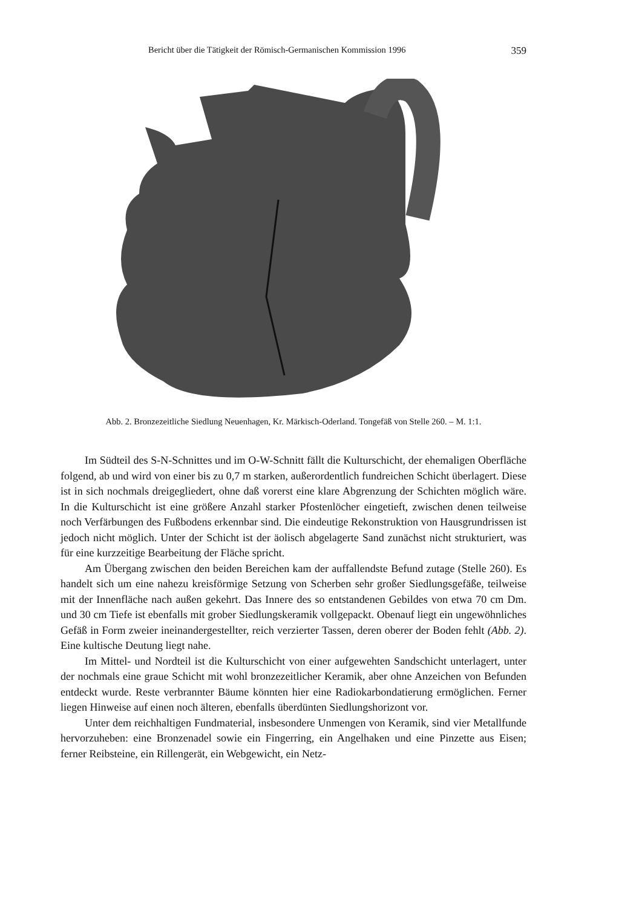Bericht über die Tätigkeit der Römisch-Germanischen Kommission 1996 359
Abb. 2. Bronzezeitliche Siedlung Neuenhagen, Kr. Märkisch-Oderland. Tongefäß von Stelle 260. – M. 1:1.
Im Südteil des S-N-Schnittes und im O-W-Schnitt fällt die Kulturschicht, der ehemaligen Oberfläche folgend, ab und wird von einer bis zu 0,7 m starken, außerordentlich fundreichen Schicht überlagert. Diese ist in sich nochmals dreigegliedert, ohne daß vorerst eine klare Abgrenzung der Schichten möglich wäre. In die Kulturschicht ist eine größere Anzahl starker Pfostenlöcher eingetieft, zwischen denen teilweise noch Verfärbungen des Fußbodens erkennbar sind. Die eindeutige Rekonstruktion von Hausgrundrissen ist jedoch nicht möglich. Unter der Schicht ist der äolisch abgelagerte Sand zunächst nicht strukturiert, was für eine kurzzeitige Bearbeitung der Fläche spricht.
Am Übergang zwischen den beiden Bereichen kam der auffallendste Befund zutage (Stelle 260). Es handelt sich um eine nahezu kreisförmige Setzung von Scherben sehr großer Siedlungsgefäße, teilweise mit der Innenfläche nach außen gekehrt. Das Innere des so entstandenen Gebildes von etwa 70 cm Dm. und 30 cm Tiefe ist ebenfalls mit grober Siedlungskeramik vollgepackt. Obenauf liegt ein ungewöhnliches Gefäß in Form zweier ineinandergestellter, reich verzierter Tassen, deren oberer der Boden fehlt (Abb. 2). Eine kultische Deutung liegt nahe.
Im Mittel- und Nordteil ist die Kulturschicht von einer aufgewehten Sandschicht unterlagert, unter der nochmals eine graue Schicht mit wohl bronzezeitlicher Keramik, aber ohne Anzeichen von Befunden entdeckt wurde. Reste verbrannter Bäume könnten hier eine Radiokarbondatierung ermöglichen. Ferner liegen Hinweise auf einen noch älteren, ebenfalls überdünten Siedlungshorizont vor.
Unter dem reichhaltigen Fundmaterial, insbesondere Unmengen von Keramik, sind vier Metallfunde hervorzuheben: eine Bronzenadel sowie ein Fingerring, ein Angelhaken und eine Pinzette aus Eisen; ferner Reibsteine, ein Rillengerät, ein Webgewicht, ein Netz-